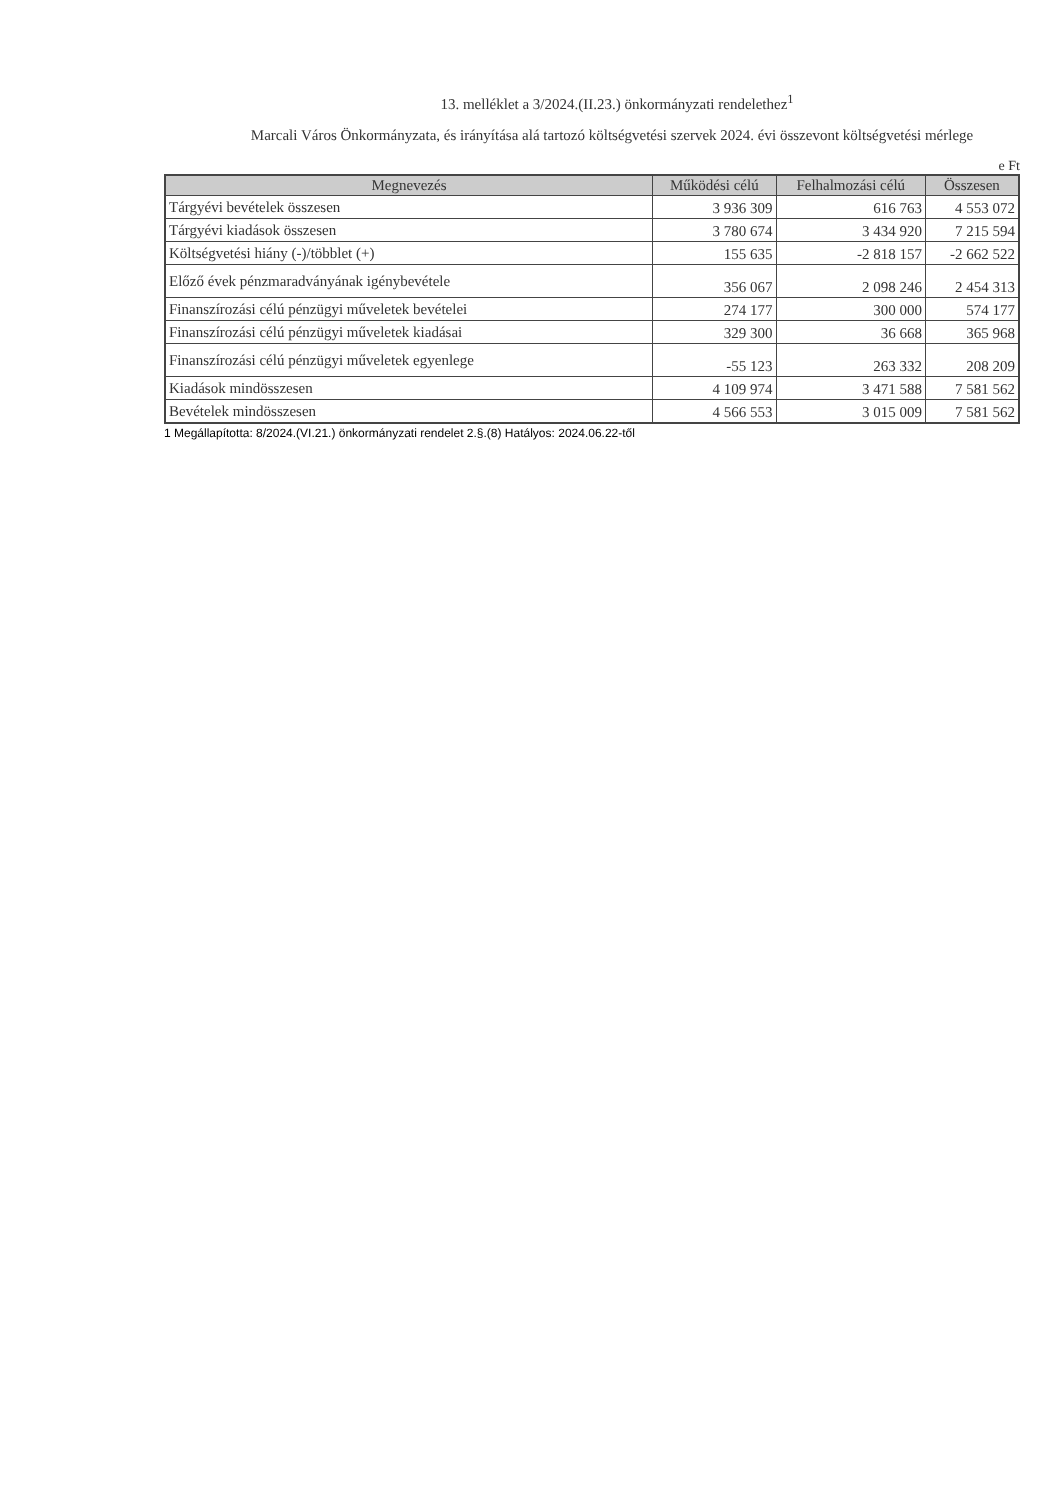13. melléklet a 3/2024.(II.23.) önkormányzati rendelethez<sup>1</sup>
Marcali Város Önkormányzata, és irányítása alá tartozó költségvetési szervek 2024. évi összevont költségvetési mérlege
e Ft
| Megnevezés | Működési célú | Felhalmozási célú | Összesen |
| --- | --- | --- | --- |
| Tárgyévi bevételek összesen | 3 936 309 | 616 763 | 4 553 072 |
| Tárgyévi kiadások összesen | 3 780 674 | 3 434 920 | 7 215 594 |
| Költségvetési hiány (-)/többlet (+) | 155 635 | -2 818 157 | -2 662 522 |
| Előző évek pénzmaradványának igénybevétele | 356 067 | 2 098 246 | 2 454 313 |
| Finanszírozási célú pénzügyi műveletek bevételei | 274 177 | 300 000 | 574 177 |
| Finanszírozási célú pénzügyi műveletek kiadásai | 329 300 | 36 668 | 365 968 |
| Finanszírozási célú pénzügyi műveletek egyenlege | -55 123 | 263 332 | 208 209 |
| Kiadások mindösszesen | 4 109 974 | 3 471 588 | 7 581 562 |
| Bevételek mindösszesen | 4 566 553 | 3 015 009 | 7 581 562 |
1 Megállapította: 8/2024.(VI.21.) önkormányzati rendelet 2.§.(8) Hatályos: 2024.06.22-től